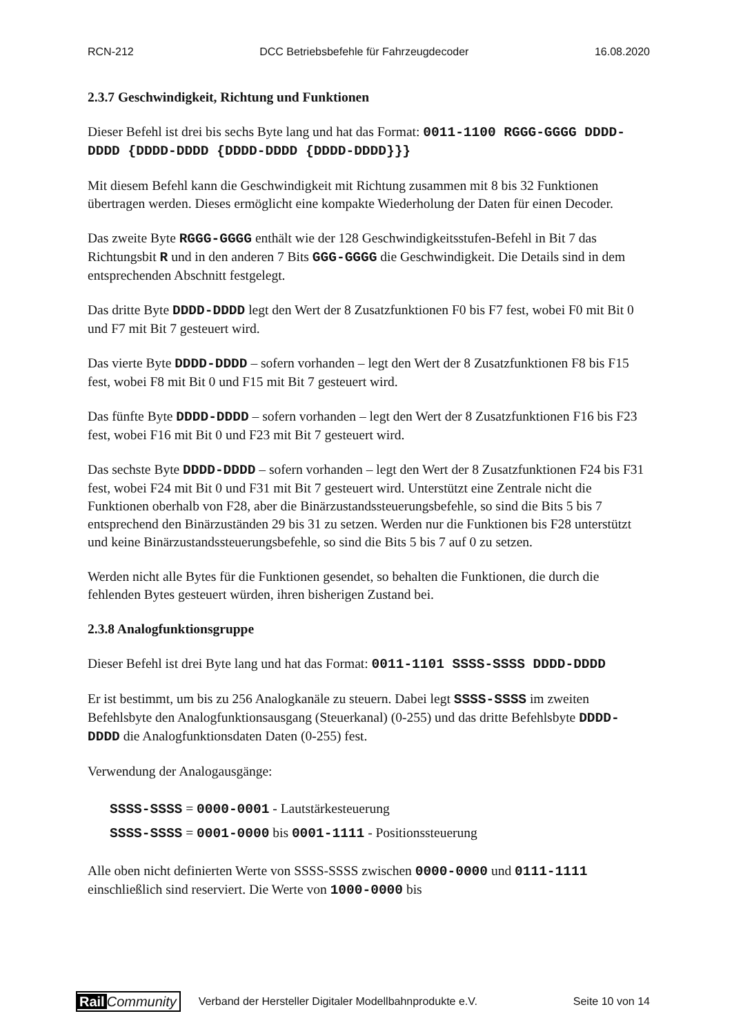RCN-212 DCC Betriebsbefehle für Fahrzeugdecoder 16.08.2020
2.3.7 Geschwindigkeit, Richtung und Funktionen
Dieser Befehl ist drei bis sechs Byte lang und hat das Format: 0011-1100 RGGG-GGGG DDDD-DDDD {DDDD-DDDD {DDDD-DDDD {DDDD-DDDD}}}
Mit diesem Befehl kann die Geschwindigkeit mit Richtung zusammen mit 8 bis 32 Funktionen übertragen werden. Dieses ermöglicht eine kompakte Wiederholung der Daten für einen Decoder.
Das zweite Byte RGGG-GGGG enthält wie der 128 Geschwindigkeitsstufen-Befehl in Bit 7 das Richtungsbit R und in den anderen 7 Bits GGG-GGGG die Geschwindigkeit. Die Details sind in dem entsprechenden Abschnitt festgelegt.
Das dritte Byte DDDD-DDDD legt den Wert der 8 Zusatzfunktionen F0 bis F7 fest, wobei F0 mit Bit 0 und F7 mit Bit 7 gesteuert wird.
Das vierte Byte DDDD-DDDD – sofern vorhanden – legt den Wert der 8 Zusatzfunktionen F8 bis F15 fest, wobei F8 mit Bit 0 und F15 mit Bit 7 gesteuert wird.
Das fünfte Byte DDDD-DDDD – sofern vorhanden – legt den Wert der 8 Zusatzfunktionen F16 bis F23 fest, wobei F16 mit Bit 0 und F23 mit Bit 7 gesteuert wird.
Das sechste Byte DDDD-DDDD – sofern vorhanden – legt den Wert der 8 Zusatzfunktionen F24 bis F31 fest, wobei F24 mit Bit 0 und F31 mit Bit 7 gesteuert wird. Unterstützt eine Zentrale nicht die Funktionen oberhalb von F28, aber die Binärzustandssteuerungsbefehle, so sind die Bits 5 bis 7 entsprechend den Binärzuständen 29 bis 31 zu setzen. Werden nur die Funktionen bis F28 unterstützt und keine Binärzustandssteuerungsbefehle, so sind die Bits 5 bis 7 auf 0 zu setzen.
Werden nicht alle Bytes für die Funktionen gesendet, so behalten die Funktionen, die durch die fehlenden Bytes gesteuert würden, ihren bisherigen Zustand bei.
2.3.8 Analogfunktionsgruppe
Dieser Befehl ist drei Byte lang und hat das Format: 0011-1101 SSSS-SSSS DDDD-DDDD
Er ist bestimmt, um bis zu 256 Analogkanäle zu steuern. Dabei legt SSSS-SSSS im zweiten Befehlsbyte den Analogfunktionsausgang (Steuerkanal) (0-255) und das dritte Befehlsbyte DDDD-DDDD die Analogfunktionsdaten Daten (0-255) fest.
Verwendung der Analogausgänge:
SSSS-SSSS = 0000-0001 - Lautstärkesteuerung
SSSS-SSSS = 0001-0000 bis 0001-1111 - Positionssteuerung
Alle oben nicht definierten Werte von SSSS-SSSS zwischen 0000-0000 und 0111-1111 einschließlich sind reserviert. Die Werte von 1000-0000 bis
Rail Community Verband der Hersteller Digitaler Modellbahnprodukte e.V. Seite 10 von 14